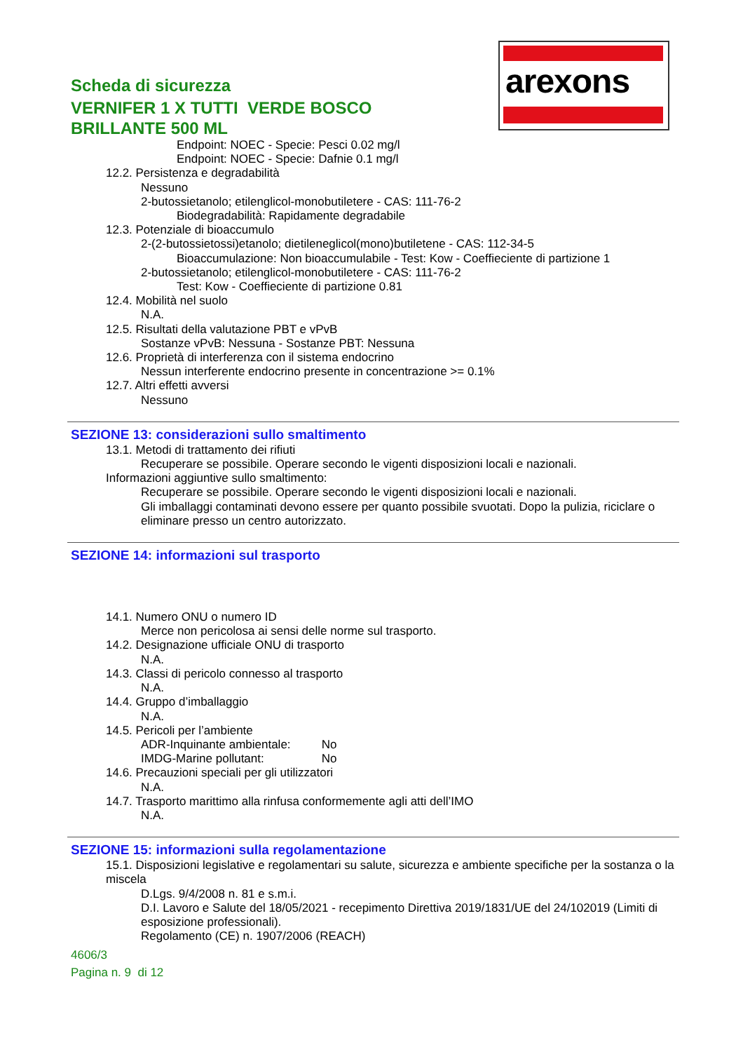arexons
Scheda di sicurezza
VERNIFER 1 X TUTTI VERDE BOSCO
BRILLANTE 500 ML
Endpoint: NOEC - Specie: Pesci 0.02 mg/l
Endpoint: NOEC - Specie: Dafnie 0.1 mg/l
12.2. Persistenza e degradabilità
Nessuno
2-butossietanolo; etilenglicol-monobutiletere - CAS: 111-76-2
Biodegradabilità: Rapidamente degradabile
12.3. Potenziale di bioaccumulo
2-(2-butossietossi)etanolo; dietileneglicol(mono)butiletene - CAS: 112-34-5
Bioaccumulazione: Non bioaccumulabile - Test: Kow - Coeffieciente di partizione 1
2-butossietanolo; etilenglicol-monobutiletere - CAS: 111-76-2
Test: Kow - Coeffieciente di partizione 0.81
12.4. Mobilità nel suolo
N.A.
12.5. Risultati della valutazione PBT e vPvB
Sostanze vPvB: Nessuna - Sostanze PBT: Nessuna
12.6. Proprietà di interferenza con il sistema endocrino
Nessun interferente endocrino presente in concentrazione >= 0.1%
12.7. Altri effetti avversi
Nessuno
SEZIONE 13: considerazioni sullo smaltimento
13.1. Metodi di trattamento dei rifiuti
Recuperare se possibile. Operare secondo le vigenti disposizioni locali e nazionali.
Informazioni aggiuntive sullo smaltimento:
Recuperare se possibile. Operare secondo le vigenti disposizioni locali e nazionali.
Gli imballaggi contaminati devono essere per quanto possibile svuotati. Dopo la pulizia, riciclare o eliminare presso un centro autorizzato.
SEZIONE 14: informazioni sul trasporto
14.1. Numero ONU o numero ID
Merce non pericolosa ai sensi delle norme sul trasporto.
14.2. Designazione ufficiale ONU di trasporto
N.A.
14.3. Classi di pericolo connesso al trasporto
N.A.
14.4. Gruppo d’imballaggio
N.A.
14.5. Pericoli per l’ambiente
ADR-Inquinante ambientale: No
IMDG-Marine pollutant: No
14.6. Precauzioni speciali per gli utilizzatori
N.A.
14.7. Trasporto marittimo alla rinfusa conformemente agli atti dell’IMO
N.A.
SEZIONE 15: informazioni sulla regolamentazione
15.1. Disposizioni legislative e regolamentari su salute, sicurezza e ambiente specifiche per la sostanza o la miscela
D.Lgs. 9/4/2008 n. 81 e s.m.i.
D.I. Lavoro e Salute del 18/05/2021 - recepimento Direttiva 2019/1831/UE del 24/102019 (Limiti di esposizione professionali).
Regolamento (CE) n. 1907/2006 (REACH)
4606/3
Pagina n. 9 di 12